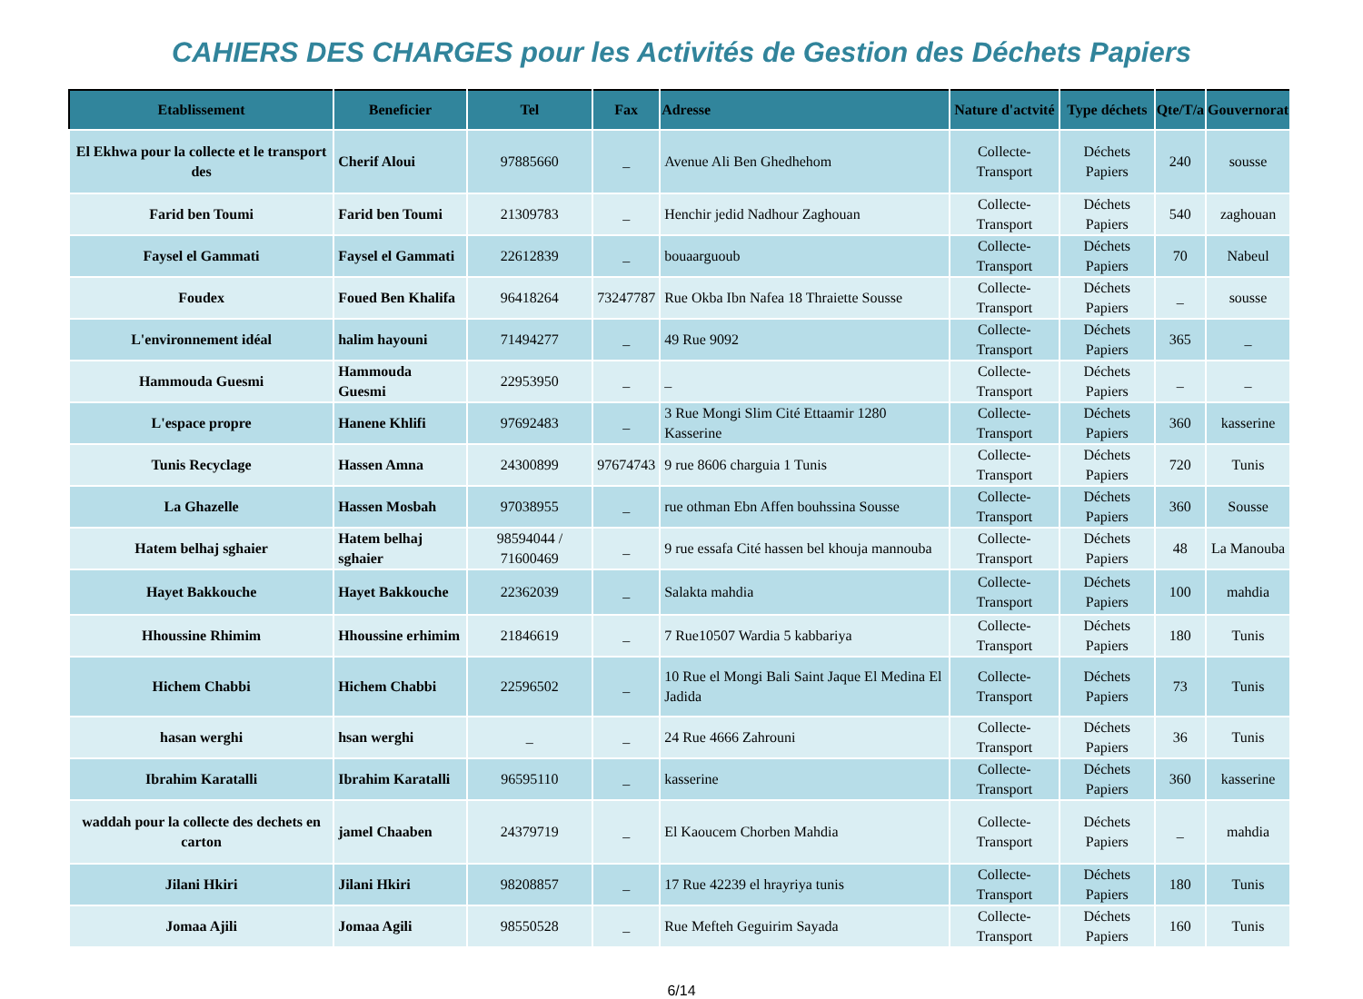CAHIERS DES CHARGES pour les Activités de Gestion des Déchets Papiers
| Etablissement | Beneficier | Tel | Fax | Adresse | Nature d'actvité | Type déchets | Qte/T/a | Gouvernorat |
| --- | --- | --- | --- | --- | --- | --- | --- | --- |
| El Ekhwa pour la collecte et le transport des | Cherif Aloui | 97885660 | _ | Avenue Ali Ben Ghedhehom | Collecte-Transport | Déchets Papiers | 240 | sousse |
| Farid ben Toumi | Farid ben Toumi | 21309783 | _ | Henchir jedid Nadhour Zaghouan | Collecte-Transport | Déchets Papiers | 540 | zaghouan |
| Faysel el Gammati | Faysel el Gammati | 22612839 | _ | bouaarguoub | Collecte-Transport | Déchets Papiers | 70 | Nabeul |
| Foudex | Foued Ben Khalifa | 96418264 | 73247787 | Rue Okba Ibn Nafea 18 Thraiette Sousse | Collecte-Transport | Déchets Papiers | _ | sousse |
| L'environnement idéal | halim hayouni | 71494277 | _ | 49 Rue 9092 | Collecte-Transport | Déchets Papiers | 365 | _ |
| Hammouda Guesmi | Hammouda Guesmi | 22953950 | _ | _ | Collecte-Transport | Déchets Papiers | _ | _ |
| L'espace propre | Hanene Khlifi | 97692483 | _ | 3 Rue Mongi Slim Cité Ettaamir 1280 Kasserine | Collecte-Transport | Déchets Papiers | 360 | kasserine |
| Tunis Recyclage | Hassen Amna | 24300899 | 97674743 | 9 rue 8606 charguia 1 Tunis | Collecte-Transport | Déchets Papiers | 720 | Tunis |
| La Ghazelle | Hassen Mosbah | 97038955 | _ | rue othman Ebn Affen bouhssina Sousse | Collecte-Transport | Déchets Papiers | 360 | Sousse |
| Hatem belhaj sghaier | Hatem belhaj sghaier | 98594044 / 71600469 | _ | 9 rue essafa Cité hassen bel khouja mannouba | Collecte-Transport | Déchets Papiers | 48 | La Manouba |
| Hayet Bakkouche | Hayet Bakkouche | 22362039 | _ | Salakta mahdia | Collecte-Transport | Déchets Papiers | 100 | mahdia |
| Hhoussine Rhimim | Hhoussine erhimim | 21846619 | _ | 7 Rue10507 Wardia 5 kabbariya | Collecte-Transport | Déchets Papiers | 180 | Tunis |
| Hichem Chabbi | Hichem Chabbi | 22596502 | _ | 10 Rue el Mongi Bali Saint Jaque El Medina El Jadida | Collecte-Transport | Déchets Papiers | 73 | Tunis |
| hasan werghi | hsan werghi | _ | _ | 24 Rue 4666 Zahrouni | Collecte-Transport | Déchets Papiers | 36 | Tunis |
| Ibrahim Karatalli | Ibrahim Karatalli | 96595110 | _ | kasserine | Collecte-Transport | Déchets Papiers | 360 | kasserine |
| waddah pour la collecte des dechets en carton | jamel Chaaben | 24379719 | _ | El Kaoucem Chorben Mahdia | Collecte-Transport | Déchets Papiers | _ | mahdia |
| Jilani Hkiri | Jilani Hkiri | 98208857 | _ | 17 Rue 42239 el hrayriya tunis | Collecte-Transport | Déchets Papiers | 180 | Tunis |
| Jomaa Ajili | Jomaa Agili | 98550528 | _ | Rue Mefteh Geguirim Sayada | Collecte-Transport | Déchets Papiers | 160 | Tunis |
6/14